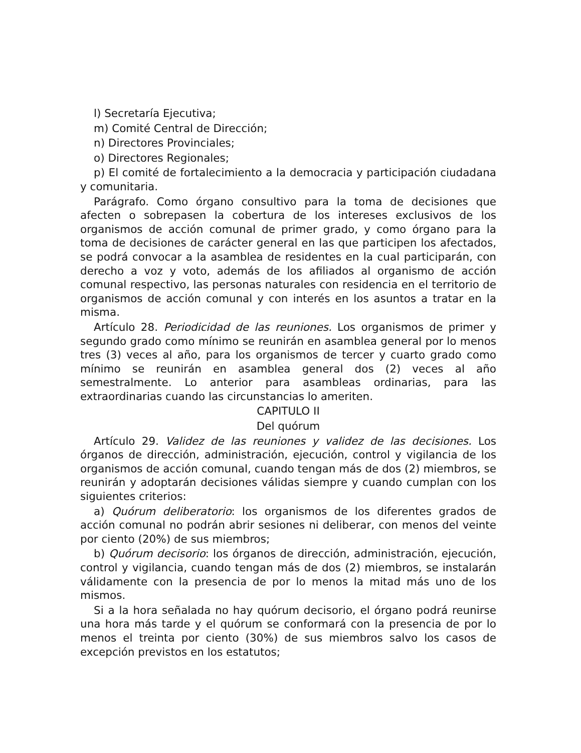l) Secretaría Ejecutiva;
m) Comité Central de Dirección;
n) Directores Provinciales;
o) Directores Regionales;
p) El comité de fortalecimiento a la democracia y participación ciudadana y comunitaria.
Parágrafo. Como órgano consultivo para la toma de decisiones que afecten o sobrepasen la cobertura de los intereses exclusivos de los organismos de acción comunal de primer grado, y como órgano para la toma de decisiones de carácter general en las que participen los afectados, se podrá convocar a la asamblea de residentes en la cual participarán, con derecho a voz y voto, además de los afiliados al organismo de acción comunal respectivo, las personas naturales con residencia en el territorio de organismos de acción comunal y con interés en los asuntos a tratar en la misma.
Artículo 28. Periodicidad de las reuniones. Los organismos de primer y segundo grado como mínimo se reunirán en asamblea general por lo menos tres (3) veces al año, para los organismos de tercer y cuarto grado como mínimo se reunirán en asamblea general dos (2) veces al año semestralmente. Lo anterior para asambleas ordinarias, para las extraordinarias cuando las circunstancias lo ameriten.
CAPITULO II
Del quórum
Artículo 29. Validez de las reuniones y validez de las decisiones. Los órganos de dirección, administración, ejecución, control y vigilancia de los organismos de acción comunal, cuando tengan más de dos (2) miembros, se reunirán y adoptarán decisiones válidas siempre y cuando cumplan con los siguientes criterios:
a) Quórum deliberatorio: los organismos de los diferentes grados de acción comunal no podrán abrir sesiones ni deliberar, con menos del veinte por ciento (20%) de sus miembros;
b) Quórum decisorio: los órganos de dirección, administración, ejecución, control y vigilancia, cuando tengan más de dos (2) miembros, se instalarán válidamente con la presencia de por lo menos la mitad más uno de los mismos.
Si a la hora señalada no hay quórum decisorio, el órgano podrá reunirse una hora más tarde y el quórum se conformará con la presencia de por lo menos el treinta por ciento (30%) de sus miembros salvo los casos de excepción previstos en los estatutos;